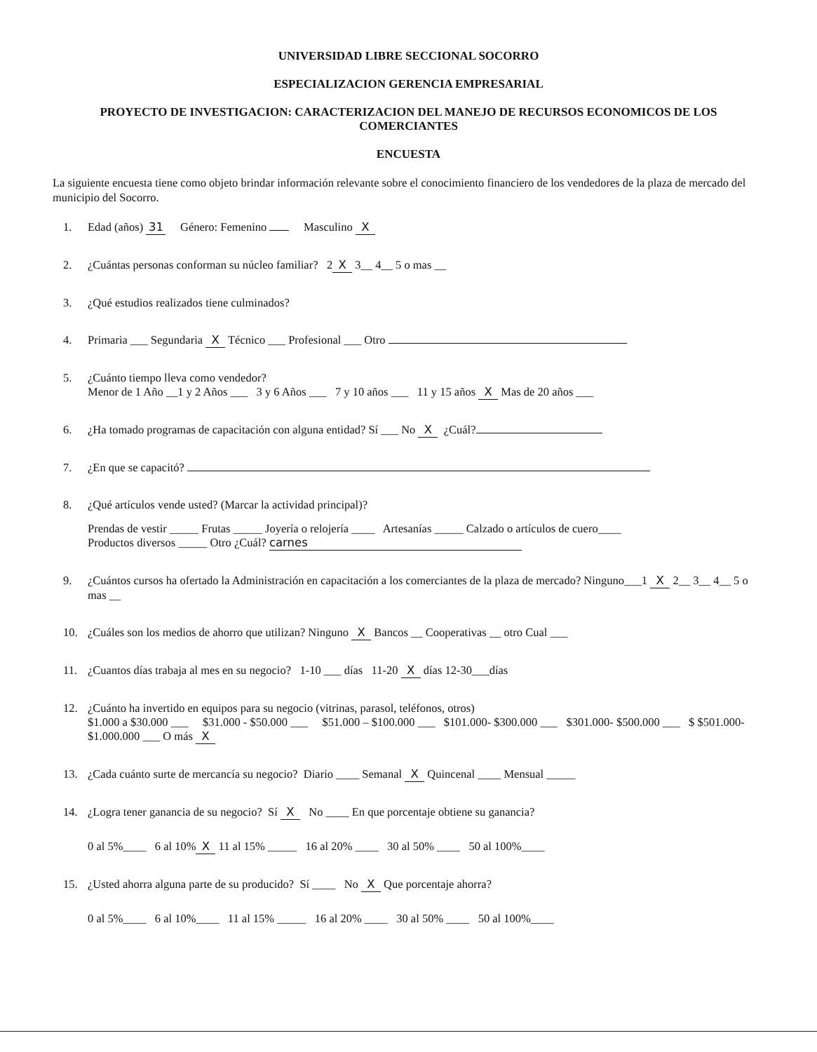UNIVERSIDAD LIBRE SECCIONAL SOCORRO
ESPECIALIZACION GERENCIA EMPRESARIAL
PROYECTO DE INVESTIGACION: CARACTERIZACION DEL MANEJO DE RECURSOS ECONOMICOS DE LOS COMERCIANTES
ENCUESTA
La siguiente encuesta tiene como objeto brindar información relevante sobre el conocimiento financiero de los vendedores de la plaza de mercado del municipio del Socorro.
1. Edad (años) 31 Género: Femenino Masculino X
2. ¿Cuántas personas conforman su núcleo familiar? 2 X 3__ 4__ 5 o mas __
3. ¿Qué estudios realizados tiene culminados?
4. Primaria ___ Segundaria X Técnico ___ Profesional ___ Otro
5. ¿Cuánto tiempo lleva como vendedor?
Menor de 1 Año __1 y 2 Años ___ 3 y 6 Años ___ 7 y 10 años ___ 11 y 15 años X Mas de 20 años ___
6. ¿Ha tomado programas de capacitación con alguna entidad? Sí ___ No X ¿Cuál?
7. ¿En que se capacitó?
8. ¿Qué artículos vende usted? (Marcar la actividad principal)?
Prendas de vestir _____ Frutas _____ Joyería o relojería ____ Artesanías _____ Calzado o artículos de cuero____
Productos diversos _____ Otro ¿Cuál? carnes
9. ¿Cuántos cursos ha ofertado la Administración en capacitación a los comerciantes de la plaza de mercado? Ninguno___1 X 2__ 3__ 4__ 5 o mas __
10. ¿Cuáles son los medios de ahorro que utilizan? Ninguno X Bancos __ Cooperativas __ otro Cual ___
11. ¿Cuantos días trabaja al mes en su negocio? 1-10 ___ días 11-20 X días 12-30___días
12. ¿Cuánto ha invertido en equipos para su negocio (vitrinas, parasol, teléfonos, otros)
$1.000 a $30.000 ___ $31.000 - $50.000 ___ $51.000 – $100.000 ___ $101.000- $300.000 ___ $301.000- $500.000 ___ $ $501.000- $1.000.000 ___ O más X
13. ¿Cada cuánto surte de mercancía su negocio? Diario ____ Semanal X Quincenal ____ Mensual _____
14. ¿Logra tener ganancia de su negocio? Sí X No ____ En que porcentaje obtiene su ganancia?
0 al 5%____ 6 al 10% X 11 al 15% _____ 16 al 20% ____ 30 al 50% ____ 50 al 100%____
15. ¿Usted ahorra alguna parte de su producido? Sí ____ No X Que porcentaje ahorra?
0 al 5%____ 6 al 10%____ 11 al 15% _____ 16 al 20% ____ 30 al 50% ____ 50 al 100%____